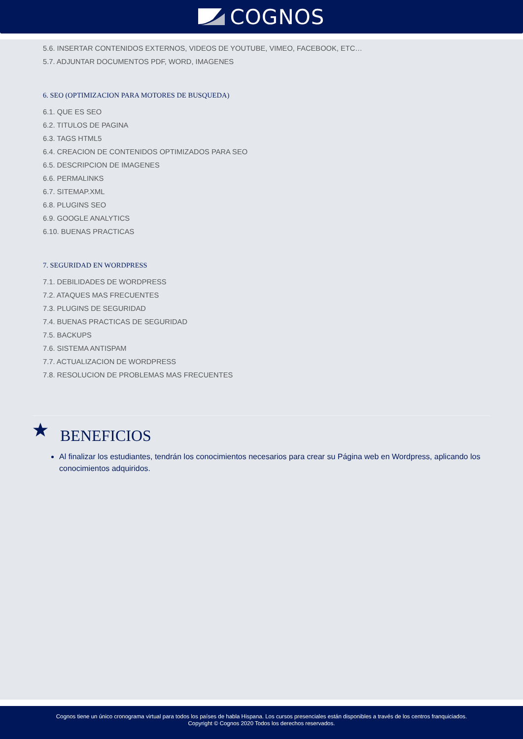COGNOS
5.6. INSERTAR CONTENIDOS EXTERNOS, VIDEOS DE YOUTUBE, VIMEO, FACEBOOK, ETC…
5.7. ADJUNTAR DOCUMENTOS PDF, WORD, IMAGENES
6. SEO (OPTIMIZACION PARA MOTORES DE BUSQUEDA)
6.1. QUE ES SEO
6.2. TITULOS DE PAGINA
6.3. TAGS HTML5
6.4. CREACION DE CONTENIDOS OPTIMIZADOS PARA SEO
6.5. DESCRIPCION DE IMAGENES
6.6. PERMALINKS
6.7. SITEMAP.XML
6.8. PLUGINS SEO
6.9. GOOGLE ANALYTICS
6.10. BUENAS PRACTICAS
7. SEGURIDAD EN WORDPRESS
7.1. DEBILIDADES DE WORDPRESS
7.2. ATAQUES MAS FRECUENTES
7.3. PLUGINS DE SEGURIDAD
7.4. BUENAS PRACTICAS DE SEGURIDAD
7.5. BACKUPS
7.6. SISTEMA ANTISPAM
7.7. ACTUALIZACION DE WORDPRESS
7.8. RESOLUCION DE PROBLEMAS MAS FRECUENTES
BENEFICIOS
Al finalizar los estudiantes, tendrán los conocimientos necesarios para crear su Página web en Wordpress, aplicando los conocimientos adquiridos.
Cognos tiene un único cronograma virtual para todos los países de habla Hispana. Los cursos presenciales están disponibles a través de los centros franquiciados.
Copyright © Cognos 2020 Todos los derechos reservados.